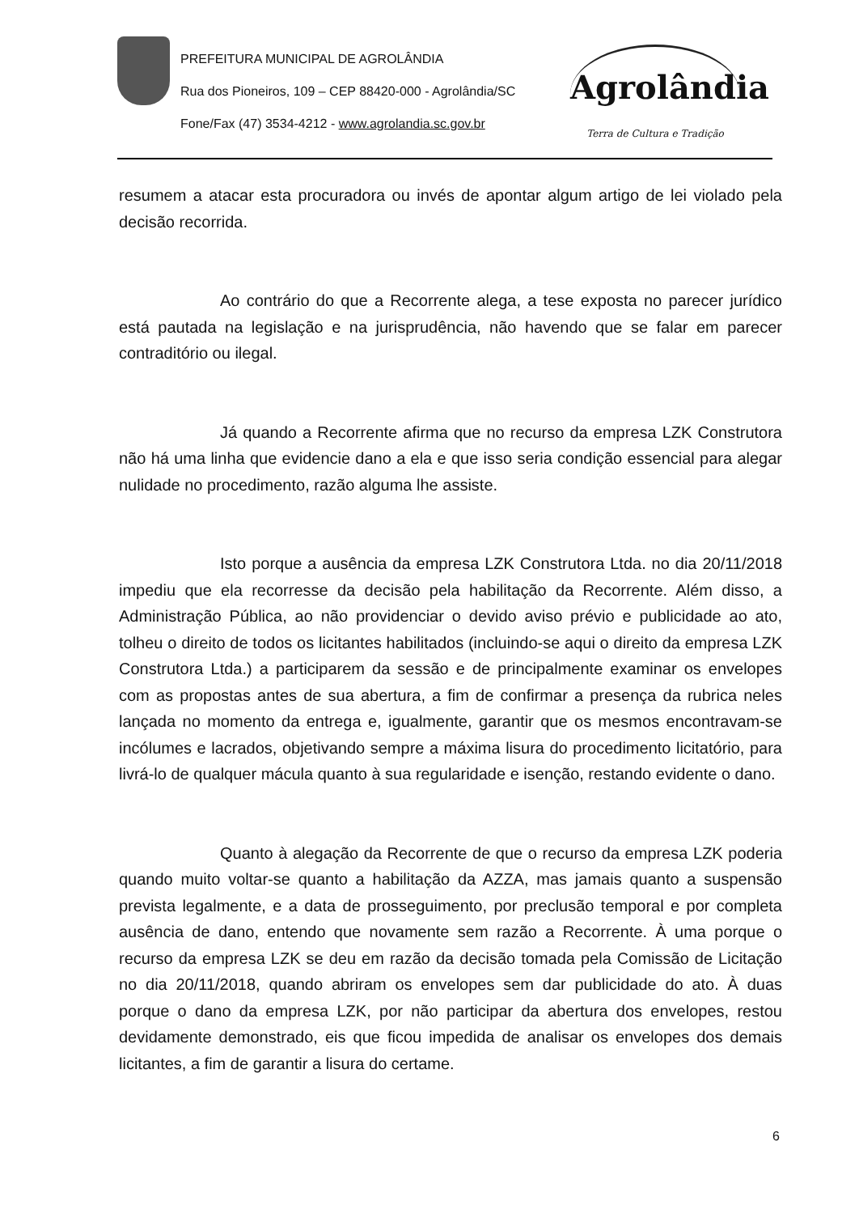PREFEITURA MUNICIPAL DE AGROLÂNDIA
Rua dos Pioneiros, 109 – CEP 88420-000 - Agrolândia/SC
Fone/Fax (47) 3534-4212 - www.agrolandia.sc.gov.br
Agrolândia
Terra de Cultura e Tradição
resumem a atacar esta procuradora ou invés de apontar algum artigo de lei violado pela decisão recorrida.
Ao contrário do que a Recorrente alega, a tese exposta no parecer jurídico está pautada na legislação e na jurisprudência, não havendo que se falar em parecer contraditório ou ilegal.
Já quando a Recorrente afirma que no recurso da empresa LZK Construtora não há uma linha que evidencie dano a ela e que isso seria condição essencial para alegar nulidade no procedimento, razão alguma lhe assiste.
Isto porque a ausência da empresa LZK Construtora Ltda. no dia 20/11/2018 impediu que ela recorresse da decisão pela habilitação da Recorrente. Além disso, a Administração Pública, ao não providenciar o devido aviso prévio e publicidade ao ato, tolheu o direito de todos os licitantes habilitados (incluindo-se aqui o direito da empresa LZK Construtora Ltda.) a participarem da sessão e de principalmente examinar os envelopes com as propostas antes de sua abertura, a fim de confirmar a presença da rubrica neles lançada no momento da entrega e, igualmente, garantir que os mesmos encontravam-se incólumes e lacrados, objetivando sempre a máxima lisura do procedimento licitatório, para livrá-lo de qualquer mácula quanto à sua regularidade e isenção, restando evidente o dano.
Quanto à alegação da Recorrente de que o recurso da empresa LZK poderia quando muito voltar-se quanto a habilitação da AZZA, mas jamais quanto a suspensão prevista legalmente, e a data de prosseguimento, por preclusão temporal e por completa ausência de dano, entendo que novamente sem razão a Recorrente. À uma porque o recurso da empresa LZK se deu em razão da decisão tomada pela Comissão de Licitação no dia 20/11/2018, quando abriram os envelopes sem dar publicidade do ato. À duas porque o dano da empresa LZK, por não participar da abertura dos envelopes, restou devidamente demonstrado, eis que ficou impedida de analisar os envelopes dos demais licitantes, a fim de garantir a lisura do certame.
6